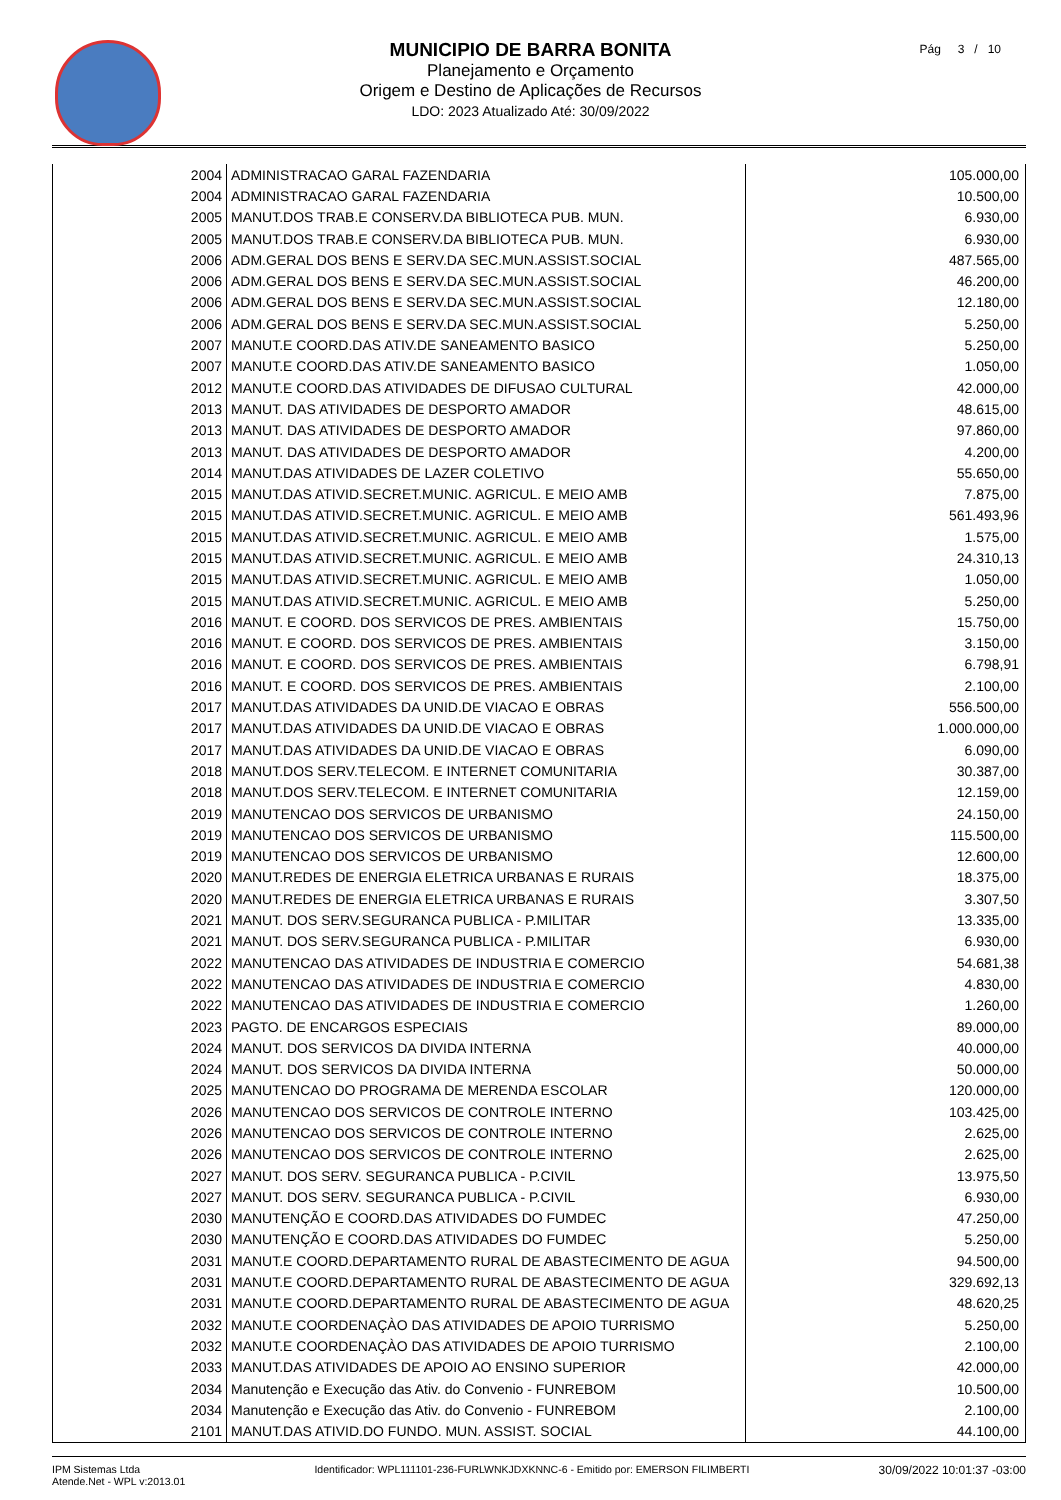MUNICIPIO DE BARRA BONITA
Planejamento e Orçamento
Origem e Destino de Aplicações de Recursos
LDO: 2023 Atualizado Até: 30/09/2022
Pág 3 / 10
| 2004 | ADMINISTRACAO GARAL FAZENDARIA | 105.000,00 |
| 2004 | ADMINISTRACAO GARAL FAZENDARIA | 10.500,00 |
| 2005 | MANUT.DOS TRAB.E CONSERV.DA BIBLIOTECA PUB. MUN. | 6.930,00 |
| 2005 | MANUT.DOS TRAB.E CONSERV.DA BIBLIOTECA PUB. MUN. | 6.930,00 |
| 2006 | ADM.GERAL DOS BENS E SERV.DA SEC.MUN.ASSIST.SOCIAL | 487.565,00 |
| 2006 | ADM.GERAL DOS BENS E SERV.DA SEC.MUN.ASSIST.SOCIAL | 46.200,00 |
| 2006 | ADM.GERAL DOS BENS E SERV.DA SEC.MUN.ASSIST.SOCIAL | 12.180,00 |
| 2006 | ADM.GERAL DOS BENS E SERV.DA SEC.MUN.ASSIST.SOCIAL | 5.250,00 |
| 2007 | MANUT.E COORD.DAS ATIV.DE SANEAMENTO BASICO | 5.250,00 |
| 2007 | MANUT.E COORD.DAS ATIV.DE SANEAMENTO BASICO | 1.050,00 |
| 2012 | MANUT.E COORD.DAS ATIVIDADES DE DIFUSAO CULTURAL | 42.000,00 |
| 2013 | MANUT. DAS ATIVIDADES DE DESPORTO AMADOR | 48.615,00 |
| 2013 | MANUT. DAS ATIVIDADES DE DESPORTO AMADOR | 97.860,00 |
| 2013 | MANUT. DAS ATIVIDADES DE DESPORTO AMADOR | 4.200,00 |
| 2014 | MANUT.DAS ATIVIDADES DE LAZER COLETIVO | 55.650,00 |
| 2015 | MANUT.DAS ATIVID.SECRET.MUNIC. AGRICUL. E MEIO AMB | 7.875,00 |
| 2015 | MANUT.DAS ATIVID.SECRET.MUNIC. AGRICUL. E MEIO AMB | 561.493,96 |
| 2015 | MANUT.DAS ATIVID.SECRET.MUNIC. AGRICUL. E MEIO AMB | 1.575,00 |
| 2015 | MANUT.DAS ATIVID.SECRET.MUNIC. AGRICUL. E MEIO AMB | 24.310,13 |
| 2015 | MANUT.DAS ATIVID.SECRET.MUNIC. AGRICUL. E MEIO AMB | 1.050,00 |
| 2015 | MANUT.DAS ATIVID.SECRET.MUNIC. AGRICUL. E MEIO AMB | 5.250,00 |
| 2016 | MANUT. E COORD. DOS SERVICOS DE PRES. AMBIENTAIS | 15.750,00 |
| 2016 | MANUT. E COORD. DOS SERVICOS DE PRES. AMBIENTAIS | 3.150,00 |
| 2016 | MANUT. E COORD. DOS SERVICOS DE PRES. AMBIENTAIS | 6.798,91 |
| 2016 | MANUT. E COORD. DOS SERVICOS DE PRES. AMBIENTAIS | 2.100,00 |
| 2017 | MANUT.DAS ATIVIDADES DA UNID.DE VIACAO E OBRAS | 556.500,00 |
| 2017 | MANUT.DAS ATIVIDADES DA UNID.DE VIACAO E OBRAS | 1.000.000,00 |
| 2017 | MANUT.DAS ATIVIDADES DA UNID.DE VIACAO E OBRAS | 6.090,00 |
| 2018 | MANUT.DOS SERV.TELECOM. E INTERNET COMUNITARIA | 30.387,00 |
| 2018 | MANUT.DOS SERV.TELECOM. E INTERNET COMUNITARIA | 12.159,00 |
| 2019 | MANUTENCAO DOS SERVICOS DE URBANISMO | 24.150,00 |
| 2019 | MANUTENCAO DOS SERVICOS DE URBANISMO | 115.500,00 |
| 2019 | MANUTENCAO DOS SERVICOS DE URBANISMO | 12.600,00 |
| 2020 | MANUT.REDES DE ENERGIA ELETRICA URBANAS E RURAIS | 18.375,00 |
| 2020 | MANUT.REDES DE ENERGIA ELETRICA URBANAS E RURAIS | 3.307,50 |
| 2021 | MANUT. DOS SERV.SEGURANCA PUBLICA - P.MILITAR | 13.335,00 |
| 2021 | MANUT. DOS SERV.SEGURANCA PUBLICA - P.MILITAR | 6.930,00 |
| 2022 | MANUTENCAO DAS ATIVIDADES DE INDUSTRIA E COMERCIO | 54.681,38 |
| 2022 | MANUTENCAO DAS ATIVIDADES DE INDUSTRIA E COMERCIO | 4.830,00 |
| 2022 | MANUTENCAO DAS ATIVIDADES DE INDUSTRIA E COMERCIO | 1.260,00 |
| 2023 | PAGTO. DE ENCARGOS ESPECIAIS | 89.000,00 |
| 2024 | MANUT. DOS SERVICOS DA DIVIDA INTERNA | 40.000,00 |
| 2024 | MANUT. DOS SERVICOS DA DIVIDA INTERNA | 50.000,00 |
| 2025 | MANUTENCAO DO PROGRAMA DE MERENDA ESCOLAR | 120.000,00 |
| 2026 | MANUTENCAO DOS SERVICOS DE CONTROLE INTERNO | 103.425,00 |
| 2026 | MANUTENCAO DOS SERVICOS DE CONTROLE INTERNO | 2.625,00 |
| 2026 | MANUTENCAO DOS SERVICOS DE CONTROLE INTERNO | 2.625,00 |
| 2027 | MANUT. DOS SERV. SEGURANCA PUBLICA - P.CIVIL | 13.975,50 |
| 2027 | MANUT. DOS SERV. SEGURANCA PUBLICA - P.CIVIL | 6.930,00 |
| 2030 | MANUTENÇÃO E COORD.DAS ATIVIDADES DO FUMDEC | 47.250,00 |
| 2030 | MANUTENÇÃO E COORD.DAS ATIVIDADES DO FUMDEC | 5.250,00 |
| 2031 | MANUT.E COORD.DEPARTAMENTO RURAL DE ABASTECIMENTO DE AGUA | 94.500,00 |
| 2031 | MANUT.E COORD.DEPARTAMENTO RURAL DE ABASTECIMENTO DE AGUA | 329.692,13 |
| 2031 | MANUT.E COORD.DEPARTAMENTO RURAL DE ABASTECIMENTO DE AGUA | 48.620,25 |
| 2032 | MANUT.E COORDENAÇÀO DAS ATIVIDADES DE APOIO TURRISMO | 5.250,00 |
| 2032 | MANUT.E COORDENAÇÀO DAS ATIVIDADES DE APOIO TURRISMO | 2.100,00 |
| 2033 | MANUT.DAS ATIVIDADES DE APOIO AO ENSINO SUPERIOR | 42.000,00 |
| 2034 | Manutenção e Execução das Ativ. do Convenio - FUNREBOM | 10.500,00 |
| 2034 | Manutenção e Execução das Ativ. do Convenio - FUNREBOM | 2.100,00 |
| 2101 | MANUT.DAS ATIVID.DO FUNDO. MUN. ASSIST. SOCIAL | 44.100,00 |
IPM Sistemas Ltda
Atende.Net - WPL v:2013.01
Identificador: WPL111101-236-FURLWNKJDXKNNC-6 - Emitido por: EMERSON FILIMBERTI
30/09/2022 10:01:37 -03:00